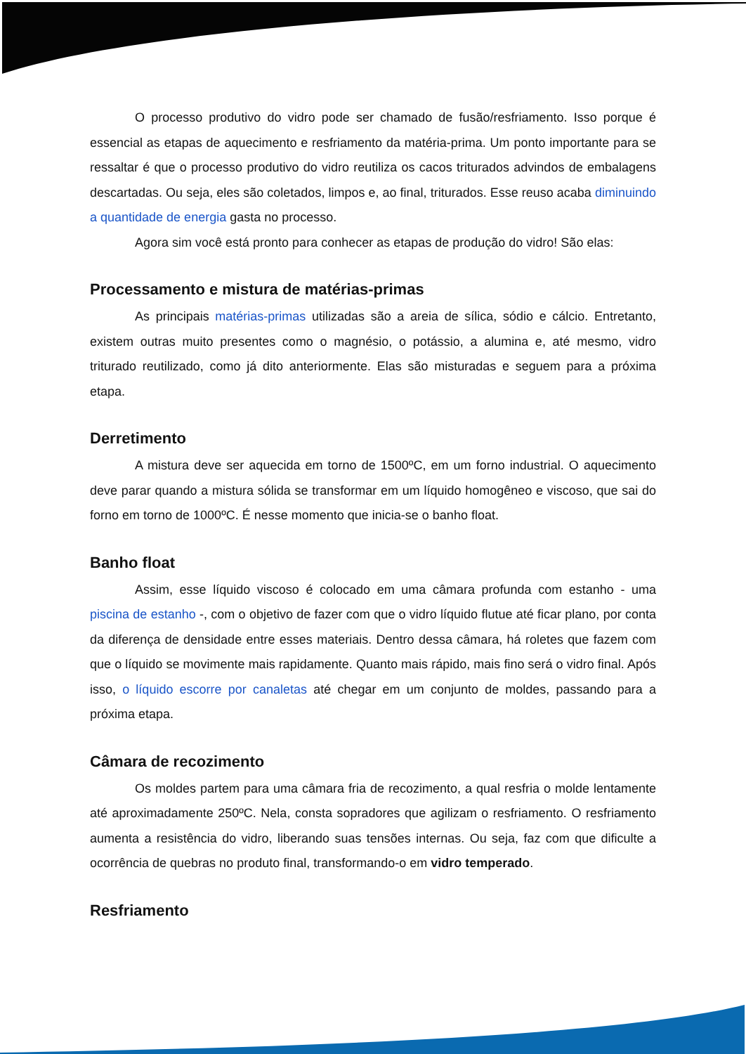O processo produtivo do vidro pode ser chamado de fusão/resfriamento. Isso porque é essencial as etapas de aquecimento e resfriamento da matéria-prima. Um ponto importante para se ressaltar é que o processo produtivo do vidro reutiliza os cacos triturados advindos de embalagens descartadas. Ou seja, eles são coletados, limpos e, ao final, triturados. Esse reuso acaba diminuindo a quantidade de energia gasta no processo.
Agora sim você está pronto para conhecer as etapas de produção do vidro! São elas:
Processamento e mistura de matérias-primas
As principais matérias-primas utilizadas são a areia de sílica, sódio e cálcio. Entretanto, existem outras muito presentes como o magnésio, o potássio, a alumina e, até mesmo, vidro triturado reutilizado, como já dito anteriormente. Elas são misturadas e seguem para a próxima etapa.
Derretimento
A mistura deve ser aquecida em torno de 1500ºC, em um forno industrial. O aquecimento deve parar quando a mistura sólida se transformar em um líquido homogêneo e viscoso, que sai do forno em torno de 1000ºC. É nesse momento que inicia-se o banho float.
Banho float
Assim, esse líquido viscoso é colocado em uma câmara profunda com estanho - uma piscina de estanho -, com o objetivo de fazer com que o vidro líquido flutue até ficar plano, por conta da diferença de densidade entre esses materiais. Dentro dessa câmara, há roletes que fazem com que o líquido se movimente mais rapidamente. Quanto mais rápido, mais fino será o vidro final. Após isso, o líquido escorre por canaletas até chegar em um conjunto de moldes, passando para a próxima etapa.
Câmara de recozimento
Os moldes partem para uma câmara fria de recozimento, a qual resfria o molde lentamente até aproximadamente 250ºC. Nela, consta sopradores que agilizam o resfriamento. O resfriamento aumenta a resistência do vidro, liberando suas tensões internas. Ou seja, faz com que dificulte a ocorrência de quebras no produto final, transformando-o em vidro temperado.
Resfriamento